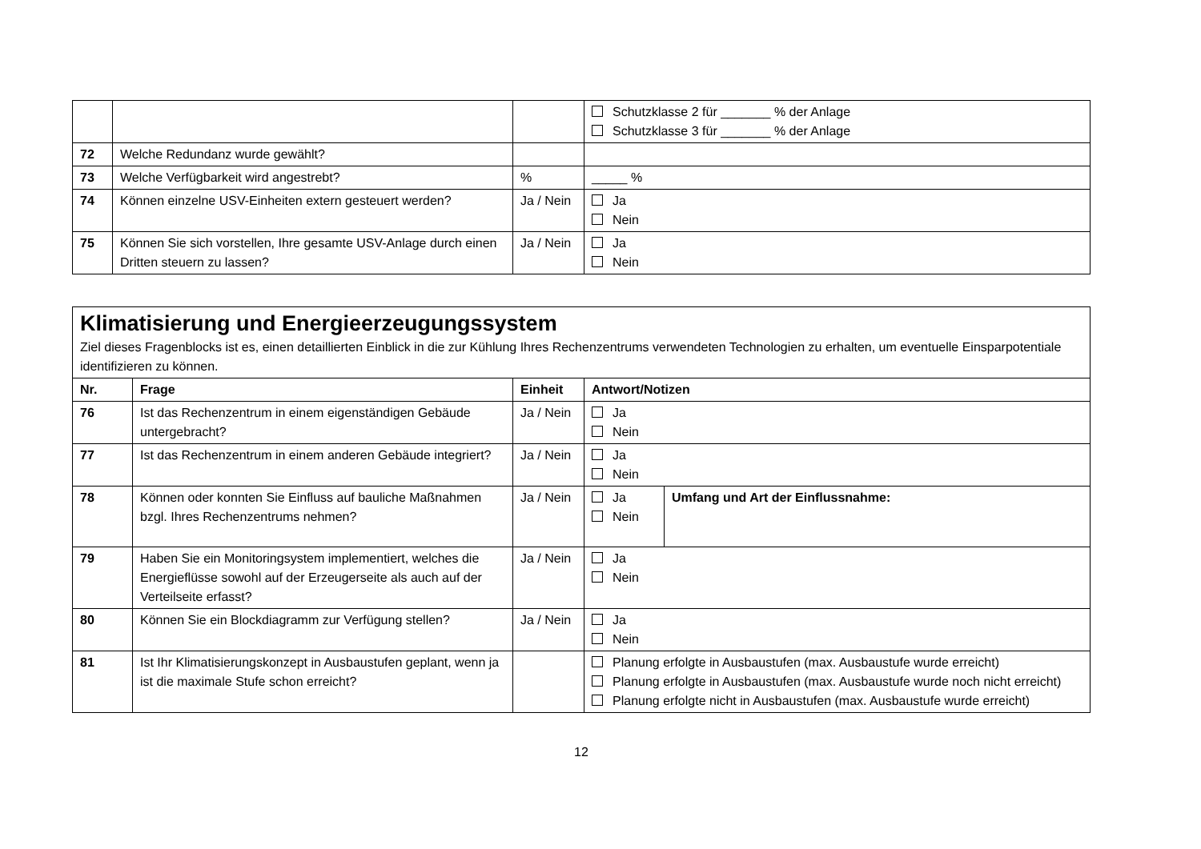| | | | Schutzklasse 2 für _______ % der Anlage Schutzklasse 3 für _______ % der Anlage |
| 72 | Welche Redundanz wurde gewählt? | | |
| 73 | Welche Verfügbarkeit wird angestrebt? | % | _____ % |
| 74 | Können einzelne USV-Einheiten extern gesteuert werden? | Ja / Nein | Ja Nein |
| 75 | Können Sie sich vorstellen, Ihre gesamte USV-Anlage durch einen Dritten steuern zu lassen? | Ja / Nein | Ja Nein |
| Klimatisierung und Energieerzeugungssystem Ziel dieses Fragenblocks ist es, einen detaillierten Einblick in die zur Kühlung Ihres Rechenzentrums verwendeten Technologien zu erhalten, um eventuelle Einsparpotentiale identifizieren zu können. | | | | |
| Nr. | Frage | Einheit | Antwort/Notizen | |
| 76 | Ist das Rechenzentrum in einem eigenständigen Gebäude untergebracht? | Ja / Nein | Ja Nein | |
| 77 | Ist das Rechenzentrum in einem anderen Gebäude integriert? | Ja / Nein | Ja Nein | |
| 78 | Können oder konnten Sie Einfluss auf bauliche Maßnahmen bzgl. Ihres Rechenzentrums nehmen? | Ja / Nein | Ja Nein | Umfang und Art der Einflussnahme: |
| 79 | Haben Sie ein Monitoringsystem implementiert, welches die Energieflüsse sowohl auf der Erzeugerseite als auch auf der Verteilseite erfasst? | Ja / Nein | Ja Nein | |
| 80 | Können Sie ein Blockdiagramm zur Verfügung stellen? | Ja / Nein | Ja Nein | |
| 81 | Ist Ihr Klimatisierungskonzept in Ausbaustufen geplant, wenn ja ist die maximale Stufe schon erreicht? | | Planung erfolgte in Ausbaustufen (max. Ausbaustufe wurde erreicht) Planung erfolgte in Ausbaustufen (max. Ausbaustufe wurde noch nicht erreicht) Planung erfolgte nicht in Ausbaustufen (max. Ausbaustufe wurde erreicht) | |
12